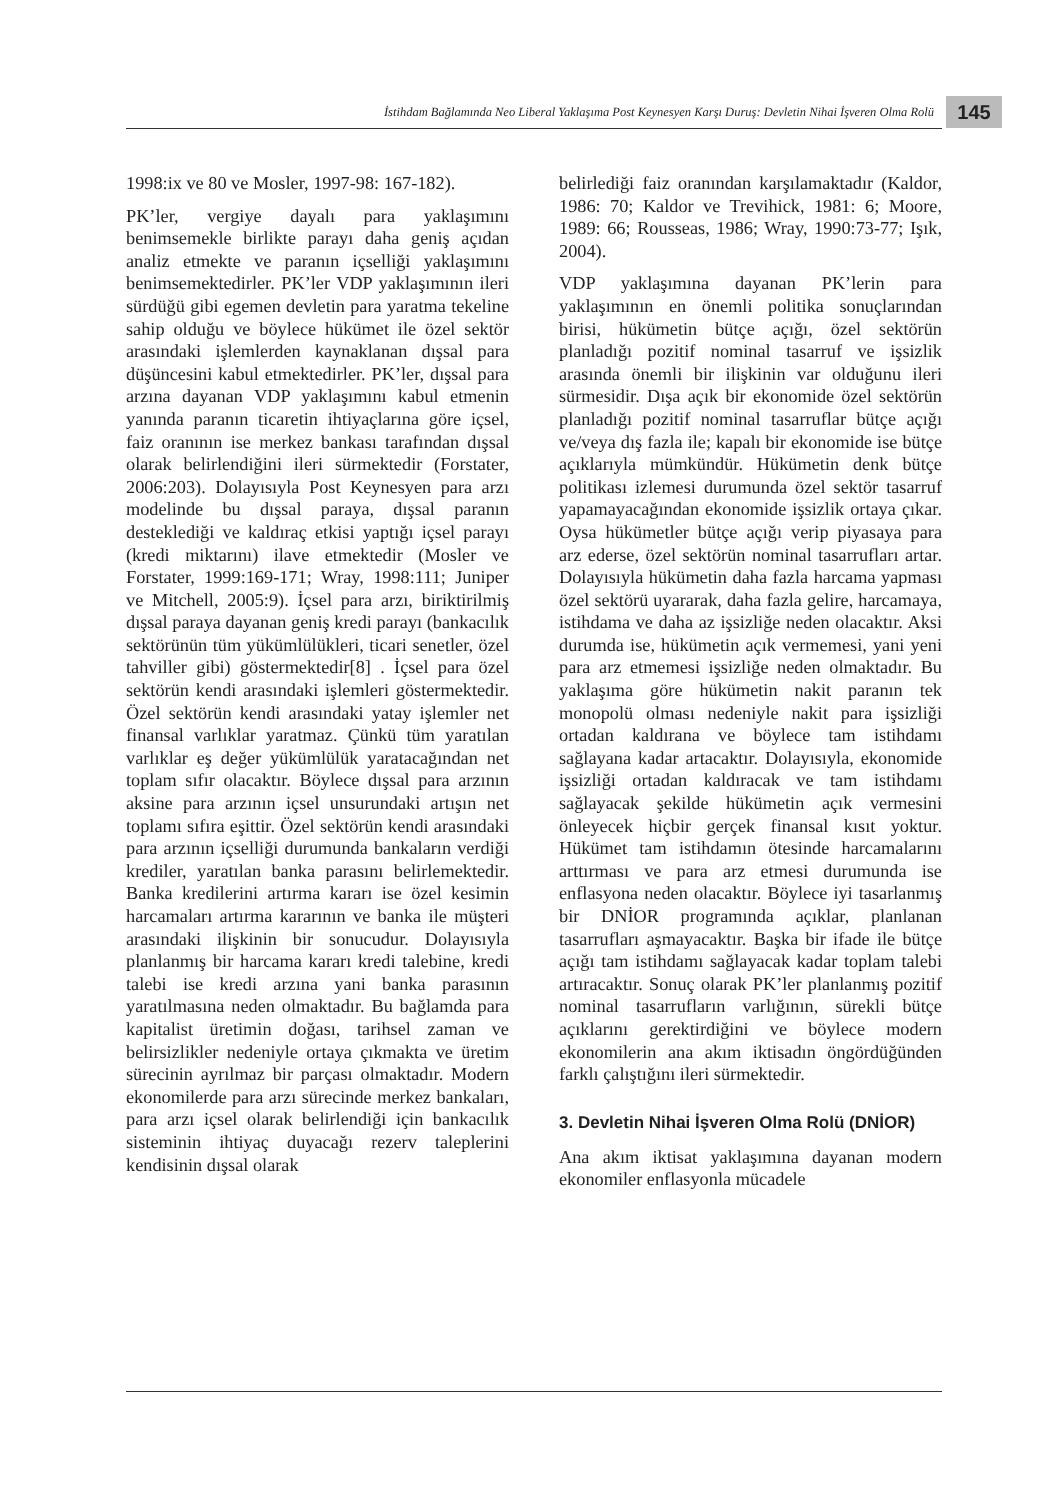İstihdam Bağlamında Neo Liberal Yaklaşıma Post Keynesyen Karşı Duruş: Devletin Nihai İşveren Olma Rolü
145
1998:ix ve 80 ve Mosler, 1997-98: 167-182).
PK’ler, vergiye dayalı para yaklaşımını benimsemekle birlikte parayı daha geniş açıdan analiz etmekte ve paranın içselliği yaklaşımını benimsemektedirler. PK’ler VDP yaklaşımının ileri sürdüğü gibi egemen devletin para yaratma tekeline sahip olduğu ve böylece hükümet ile özel sektör arasındaki işlemlerden kaynaklanan dışsal para düşüncesini kabul etmektedirler. PK’ler, dışsal para arzına dayanan VDP yaklaşımını kabul etmenin yanında paranın ticaretin ihtiyaçlarına göre içsel, faiz oranının ise merkez bankası tarafından dışsal olarak belirlendiğini ileri sürmektedir (Forstater, 2006:203). Dolayısıyla Post Keynesyen para arzı modelinde bu dışsal paraya, dışsal paranın desteklediği ve kaldıraç etkisi yaptığı içsel parayı (kredi miktarını) ilave etmektedir (Mosler ve Forstater, 1999:169-171; Wray, 1998:111; Juniper ve Mitchell, 2005:9). İçsel para arzı, biriktirilmiş dışsal paraya dayanan geniş kredi parayı (bankacılık sektörünün tüm yükümlülükleri, ticari senetler, özel tahviller gibi) göstermektedir[8] . İçsel para özel sektörün kendi arasındaki işlemleri göstermektedir. Özel sektörün kendi arasındaki yatay işlemler net finansal varlıklar yaratmaz. Çünkü tüm yaratılan varlıklar eş değer yükümlülük yaratacağından net toplam sıfır olacaktır. Böylece dışsal para arzının aksine para arzının içsel unsurundaki artışın net toplamı sıfıra eşittir. Özel sektörün kendi arasındaki para arzının içselliği durumunda bankaların verdiği krediler, yaratılan banka parasını belirlemektedir. Banka kredilerini artırma kararı ise özel kesimin harcamaları artırma kararının ve banka ile müşteri arasındaki ilişkinin bir sonucudur. Dolayısıyla planlanmış bir harcama kararı kredi talebine, kredi talebi ise kredi arzına yani banka parasının yaratılmasına neden olmaktadır. Bu bağlamda para kapitalist üretimin doğası, tarihsel zaman ve belirsizlikler nedeniyle ortaya çıkmakta ve üretim sürecinin ayrılmaz bir parçası olmaktadır. Modern ekonomilerde para arzı sürecinde merkez bankaları, para arzı içsel olarak belirlendiği için bankacılık sisteminin ihtiyaç duyacağı rezerv taleplerini kendisinin dışsal olarak
belirlediği faiz oranından karşılamaktadır (Kaldor, 1986: 70; Kaldor ve Trevihick, 1981: 6; Moore, 1989: 66; Rousseas, 1986; Wray, 1990:73-77; Işık, 2004).
VDP yaklaşımına dayanan PK’lerin para yaklaşımının en önemli politika sonuçlarından birisi, hükümetin bütçe açığı, özel sektörün planladığı pozitif nominal tasarruf ve işsizlik arasında önemli bir ilişkinin var olduğunu ileri sürmesidir. Dışa açık bir ekonomide özel sektörün planladığı pozitif nominal tasarruflar bütçe açığı ve/veya dış fazla ile; kapalı bir ekonomide ise bütçe açıklarıyla mümkündür. Hükümetin denk bütçe politikası izlemesi durumunda özel sektör tasarruf yapamayacağından ekonomide işsizlik ortaya çıkar. Oysa hükümetler bütçe açığı verip piyasaya para arz ederse, özel sektörün nominal tasarrufları artar. Dolayısıyla hükümetin daha fazla harcama yapması özel sektörü uyararak, daha fazla gelire, harcamaya, istihdama ve daha az işsizliğe neden olacaktır. Aksi durumda ise, hükümetin açık vermemesi, yani yeni para arz etmemesi işsizliğe neden olmaktadır. Bu yaklaşıma göre hükümetin nakit paranın tek monopolü olması nedeniyle nakit para işsizliği ortadan kaldırana ve böylece tam istihdamı sağlayana kadar artacaktır. Dolayısıyla, ekonomide işsizliği ortadan kaldıracak ve tam istihdamı sağlayacak şekilde hükümetin açık vermesini önleyecek hiçbir gerçek finansal kısıt yoktur. Hükümet tam istihdamın ötesinde harcamalarını arttırması ve para arz etmesi durumunda ise enflasyona neden olacaktır. Böylece iyi tasarlanmış bir DNİOR programında açıklar, planlanan tasarrufları aşmayacaktır. Başka bir ifade ile bütçe açığı tam istihdamı sağlayacak kadar toplam talebi artıracaktır. Sonuç olarak PK’ler planlanmış pozitif nominal tasarrufların varlığının, sürekli bütçe açıklarını gerektirdiğini ve böylece modern ekonomilerin ana akım iktisadın öngördüğünden farklı çalıştığını ileri sürmektedir.
3. Devletin Nihai İşveren Olma Rolü (DNİOR)
Ana akım iktisat yaklaşımına dayanan modern ekonomiler enflasyonla mücadele